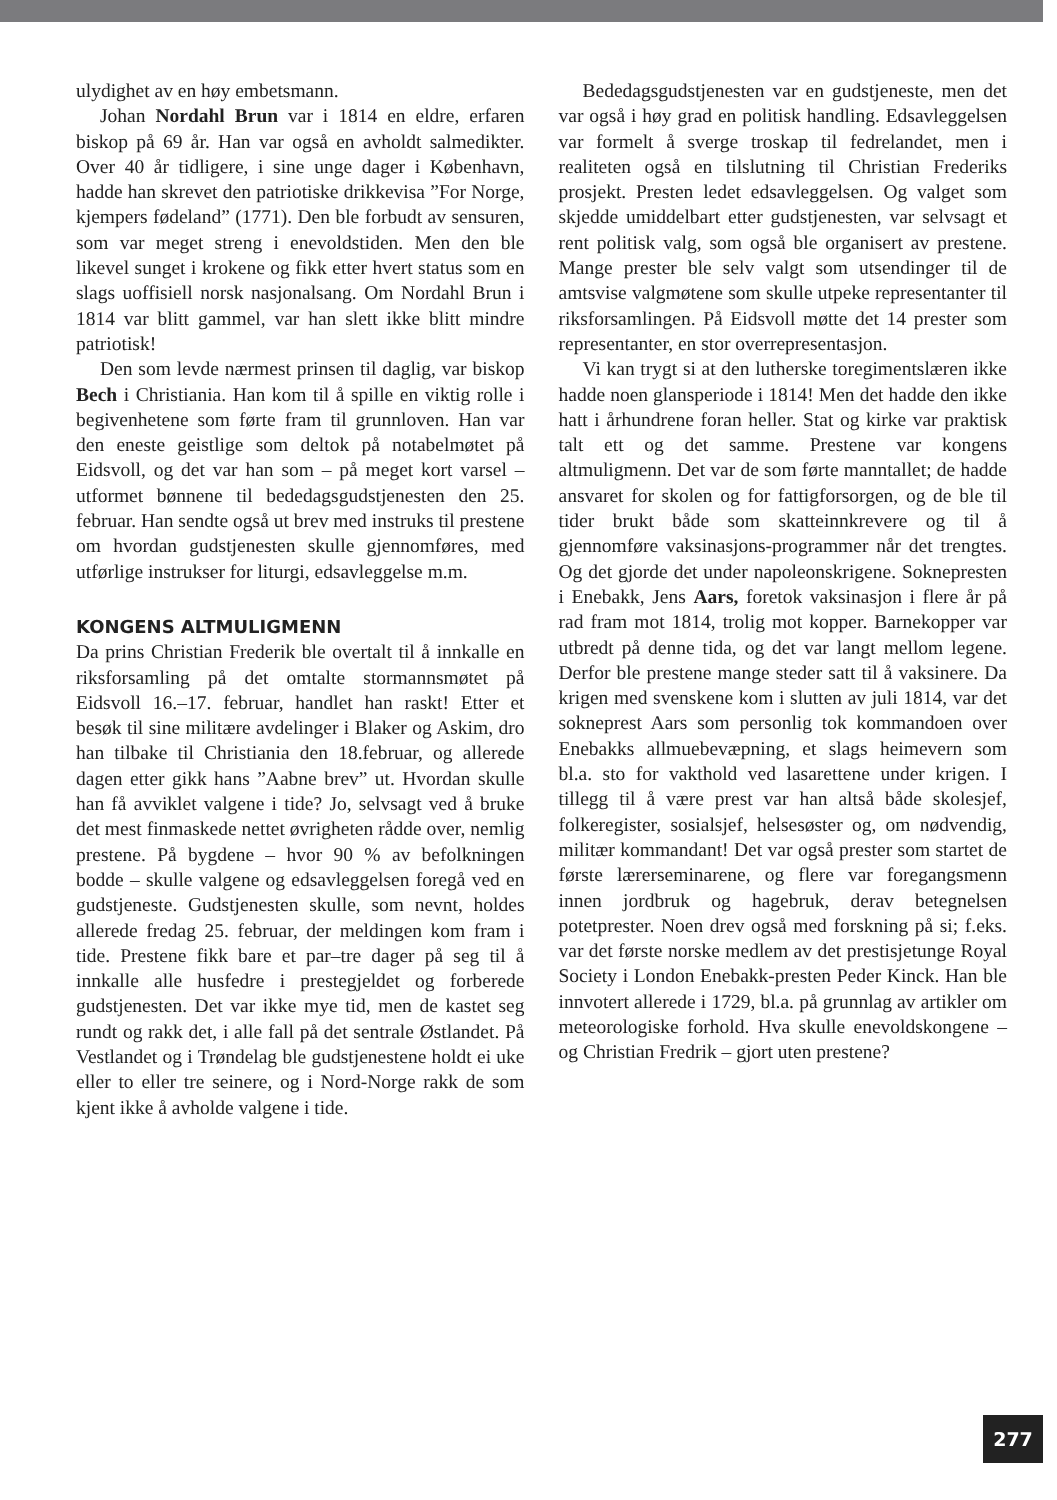ulydighet av en høy embetsmann.
Johan Nordahl Brun var i 1814 en eldre, erfaren biskop på 69 år. Han var også en avholdt salmedikter. Over 40 år tidligere, i sine unge dager i København, hadde han skrevet den patriotiske drikkevisa ”For Norge, kjempers fødeland” (1771). Den ble forbudt av sensuren, som var meget streng i enevoldstiden. Men den ble likevel sunget i krokene og fikk etter hvert status som en slags uoffisiell norsk nasjonalsang. Om Nordahl Brun i 1814 var blitt gammel, var han slett ikke blitt mindre patriotisk!
Den som levde nærmest prinsen til daglig, var biskop Bech i Christiania. Han kom til å spille en viktig rolle i begivenhetene som førte fram til grunnloven. Han var den eneste geistlige som deltok på notabelmøtet på Eidsvoll, og det var han som – på meget kort varsel – utformet bønnene til bededagsgudstjenesten den 25. februar. Han sendte også ut brev med instruks til prestene om hvordan gudstjenesten skulle gjennomføres, med utførlige instrukser for liturgi, edsavleggelse m.m.
KONGENS ALTMULIGMENN
Da prins Christian Frederik ble overtalt til å innkalle en riksforsamling på det omtalte stormannsmøtet på Eidsvoll 16.–17. februar, handlet han raskt! Etter et besøk til sine militære avdelinger i Blaker og Askim, dro han tilbake til Christiania den 18.februar, og allerede dagen etter gikk hans ”Aabne brev” ut. Hvordan skulle han få avviklet valgene i tide? Jo, selvsagt ved å bruke det mest finmaskede nettet øvrigheten rådde over, nemlig prestene. På bygdene – hvor 90 % av befolkningen bodde – skulle valgene og edsavleggelsen foregå ved en gudstjeneste. Gudstjenesten skulle, som nevnt, holdes allerede fredag 25. februar, der meldingen kom fram i tide. Prestene fikk bare et par–tre dager på seg til å innkalle alle husfedre i prestegjeldet og forberede gudstjenesten. Det var ikke mye tid, men de kastet seg rundt og rakk det, i alle fall på det sentrale Østlandet. På Vestlandet og i Trøndelag ble gudstjenestene holdt ei uke eller to eller tre seinere, og i Nord-Norge rakk de som kjent ikke å avholde valgene i tide.
Bededagsgudstjenesten var en gudstjeneste, men det var også i høy grad en politisk handling. Edsavleggelsen var formelt å sverge troskap til fedrelandet, men i realiteten også en tilslutning til Christian Frederiks prosjekt. Presten ledet edsavleggelsen. Og valget som skjedde umiddelbart etter gudstjenesten, var selvsagt et rent politisk valg, som også ble organisert av prestene. Mange prester ble selv valgt som utsendinger til de amtsvise valgmøtene som skulle utpeke representanter til riksforsamlingen. På Eidsvoll møtte det 14 prester som representanter, en stor overrepresentasjon.
Vi kan trygt si at den lutherske toregimentslæren ikke hadde noen glansperiode i 1814! Men det hadde den ikke hatt i århundrene foran heller. Stat og kirke var praktisk talt ett og det samme. Prestene var kongens altmuligmenn. Det var de som førte manntallet; de hadde ansvaret for skolen og for fattigforsorgen, og de ble til tider brukt både som skatteinnkrevere og til å gjennomføre vaksinasjons-programmer når det trengtes. Og det gjorde det under napoleonskrigene. Soknepresten i Enebakk, Jens Aars, foretok vaksinasjon i flere år på rad fram mot 1814, trolig mot kopper. Barnekopper var utbredt på denne tida, og det var langt mellom legene. Derfor ble prestene mange steder satt til å vaksinere. Da krigen med svenskene kom i slutten av juli 1814, var det sokneprest Aars som personlig tok kommandoen over Enebakks allmuebevæpning, et slags heimevern som bl.a. sto for vakthold ved lasarettene under krigen. I tillegg til å være prest var han altså både skolesjef, folkeregister, sosialsjef, helsesøster og, om nødvendig, militær kommandant! Det var også prester som startet de første lærerseminarene, og flere var foregangsmenn innen jordbruk og hagebruk, derav betegnelsen potetprester. Noen drev også med forskning på si; f.eks. var det første norske medlem av det prestisjetunge Royal Society i London Enebakk-presten Peder Kinck. Han ble innvotert allerede i 1729, bl.a. på grunnlag av artikler om meteorologiske forhold. Hva skulle enevoldskongene – og Christian Fredrik – gjort uten prestene?
277